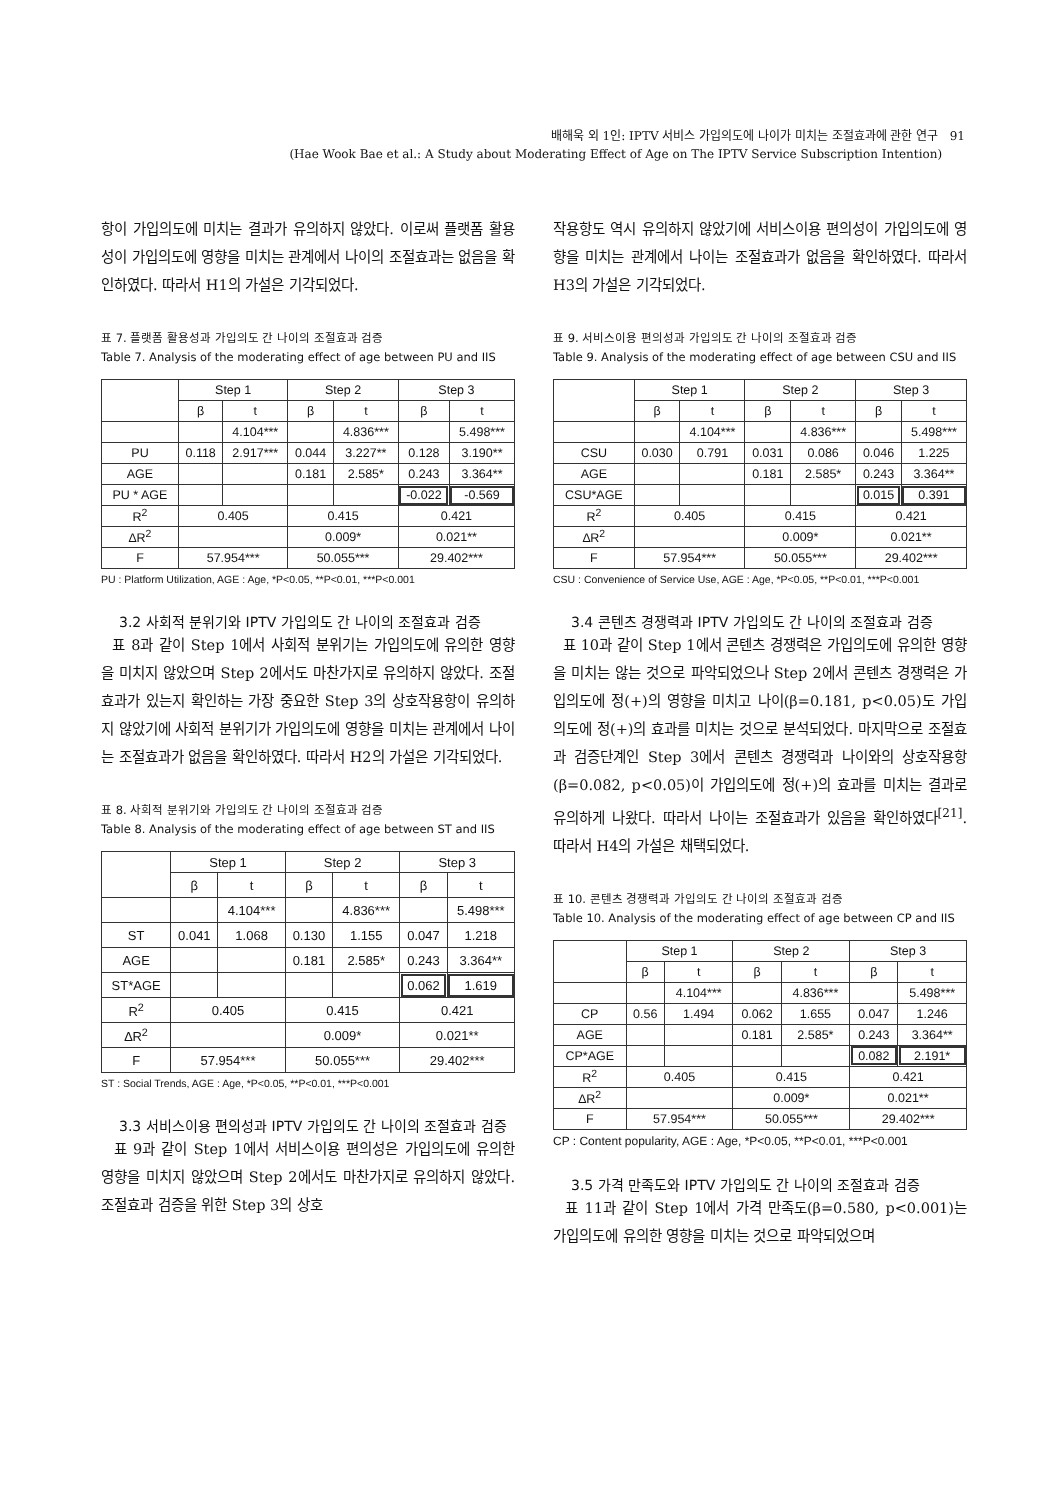배해욱 외 1인: IPTV 서비스 가입의도에 나이가 미치는 조절효과에 관한 연구 91
(Hae Wook Bae et al.: A Study about Moderating Effect of Age on The IPTV Service Subscription Intention)
항이 가입의도에 미치는 결과가 유의하지 않았다. 이로써 플랫폼 활용성이 가입의도에 영향을 미치는 관계에서 나이의 조절효과는 없음을 확인하였다. 따라서 H1의 가설은 기각되었다.
표 7. 플랫폼 활용성과 가입의도 간 나이의 조절효과 검증
Table 7. Analysis of the moderating effect of age between PU and IIS
| | Step 1 | | Step 2 | | Step 3 | |
| --- | --- | --- | --- | --- | --- | --- |
| | β | t | β | t | β | t |
| | | 4.104*** | | 4.836*** | | 5.498*** |
| PU | 0.118 | 2.917*** | 0.044 | 3.227** | 0.128 | 3.190** |
| AGE | | | 0.181 | 2.585* | 0.243 | 3.364** |
| PU * AGE | | | | | -0.022 | -0.569 |
| R<sup>2</sup> | 0.405 | | 0.415 | | 0.421 | |
| ∆R<sup>2</sup> | | | 0.009* | | 0.021** | |
| F | 57.954*** | | 50.055*** | | 29.402*** | |
PU : Platform Utilization, AGE : Age, *P<0.05, **P<0.01, ***P<0.001
3.2 사회적 분위기와 IPTV 가입의도 간 나이의 조절효과 검증
표 8과 같이 Step 1에서 사회적 분위기는 가입의도에 유의한 영향을 미치지 않았으며 Step 2에서도 마찬가지로 유의하지 않았다. 조절효과가 있는지 확인하는 가장 중요한 Step 3의 상호작용항이 유의하지 않았기에 사회적 분위기가 가입의도에 영향을 미치는 관계에서 나이는 조절효과가 없음을 확인하였다. 따라서 H2의 가설은 기각되었다.
표 8. 사회적 분위기와 가입의도 간 나이의 조절효과 검증
Table 8. Analysis of the moderating effect of age between ST and IIS
| | Step 1 | | Step 2 | | Step 3 | |
| --- | --- | --- | --- | --- | --- | --- |
| | β | t | β | t | β | t |
| | | 4.104*** | | 4.836*** | | 5.498*** |
| ST | 0.041 | 1.068 | 0.130 | 1.155 | 0.047 | 1.218 |
| AGE | | | 0.181 | 2.585* | 0.243 | 3.364** |
| ST*AGE | | | | | 0.062 | 1.619 |
| R<sup>2</sup> | 0.405 | | 0.415 | | 0.421 | |
| ∆R<sup>2</sup> | | | 0.009* | | 0.021** | |
| F | 57.954*** | | 50.055*** | | 29.402*** | |
ST : Social Trends, AGE : Age, *P<0.05, **P<0.01, ***P<0.001
3.3 서비스이용 편의성과 IPTV 가입의도 간 나이의 조절효과 검증
표 9과 같이 Step 1에서 서비스이용 편의성은 가입의도에 유의한 영향을 미치지 않았으며 Step 2에서도 마찬가지로 유의하지 않았다. 조절효과 검증을 위한 Step 3의 상호
작용항도 역시 유의하지 않았기에 서비스이용 편의성이 가입의도에 영향을 미치는 관계에서 나이는 조절효과가 없음을 확인하였다. 따라서 H3의 가설은 기각되었다.
표 9. 서비스이용 편의성과 가입의도 간 나이의 조절효과 검증
Table 9. Analysis of the moderating effect of age between CSU and IIS
| | Step 1 | | Step 2 | | Step 3 | |
| --- | --- | --- | --- | --- | --- | --- |
| | β | t | β | t | β | t |
| | | 4.104*** | | 4.836*** | | 5.498*** |
| CSU | 0.030 | 0.791 | 0.031 | 0.086 | 0.046 | 1.225 |
| AGE | | | 0.181 | 2.585* | 0.243 | 3.364** |
| CSU*AGE | | | | | 0.015 | 0.391 |
| R<sup>2</sup> | 0.405 | | 0.415 | | 0.421 | |
| ∆R<sup>2</sup> | | | 0.009* | | 0.021** | |
| F | 57.954*** | | 50.055*** | | 29.402*** | |
CSU : Convenience of Service Use, AGE : Age, *P<0.05, **P<0.01, ***P<0.001
3.4 콘텐츠 경쟁력과 IPTV 가입의도 간 나이의 조절효과 검증
표 10과 같이 Step 1에서 콘텐츠 경쟁력은 가입의도에 유의한 영향을 미치는 않는 것으로 파악되었으나 Step 2에서 콘텐츠 경쟁력은 가입의도에 정(+)의 영향을 미치고 나이(β=0.181, p<0.05)도 가입의도에 정(+)의 효과를 미치는 것으로 분석되었다. 마지막으로 조절효과 검증단계인 Step 3에서 콘텐츠 경쟁력과 나이와의 상호작용항(β=0.082, p<0.05)이 가입의도에 정(+)의 효과를 미치는 결과로 유의하게 나왔다. 따라서 나이는 조절효과가 있음을 확인하였다<sup>[21]</sup>. 따라서 H4의 가설은 채택되었다.
표 10. 콘텐츠 경쟁력과 가입의도 간 나이의 조절효과 검증
Table 10. Analysis of the moderating effect of age between CP and IIS
| | Step 1 | | Step 2 | | Step 3 | |
| --- | --- | --- | --- | --- | --- | --- |
| | β | t | β | t | β | t |
| | | 4.104*** | | 4.836*** | | 5.498*** |
| CP | 0.56 | 1.494 | 0.062 | 1.655 | 0.047 | 1.246 |
| AGE | | | 0.181 | 2.585* | 0.243 | 3.364** |
| CP*AGE | | | | | 0.082 | 2.191* |
| R<sup>2</sup> | 0.405 | | 0.415 | | 0.421 | |
| ∆R<sup>2</sup> | | | 0.009* | | 0.021** | |
| F | 57.954*** | | 50.055*** | | 29.402*** | |
CP : Content popularity, AGE : Age, *P<0.05, **P<0.01, ***P<0.001
3.5 가격 만족도와 IPTV 가입의도 간 나이의 조절효과 검증
표 11과 같이 Step 1에서 가격 만족도(β=0.580, p<0.001)는 가입의도에 유의한 영향을 미치는 것으로 파악되었으며